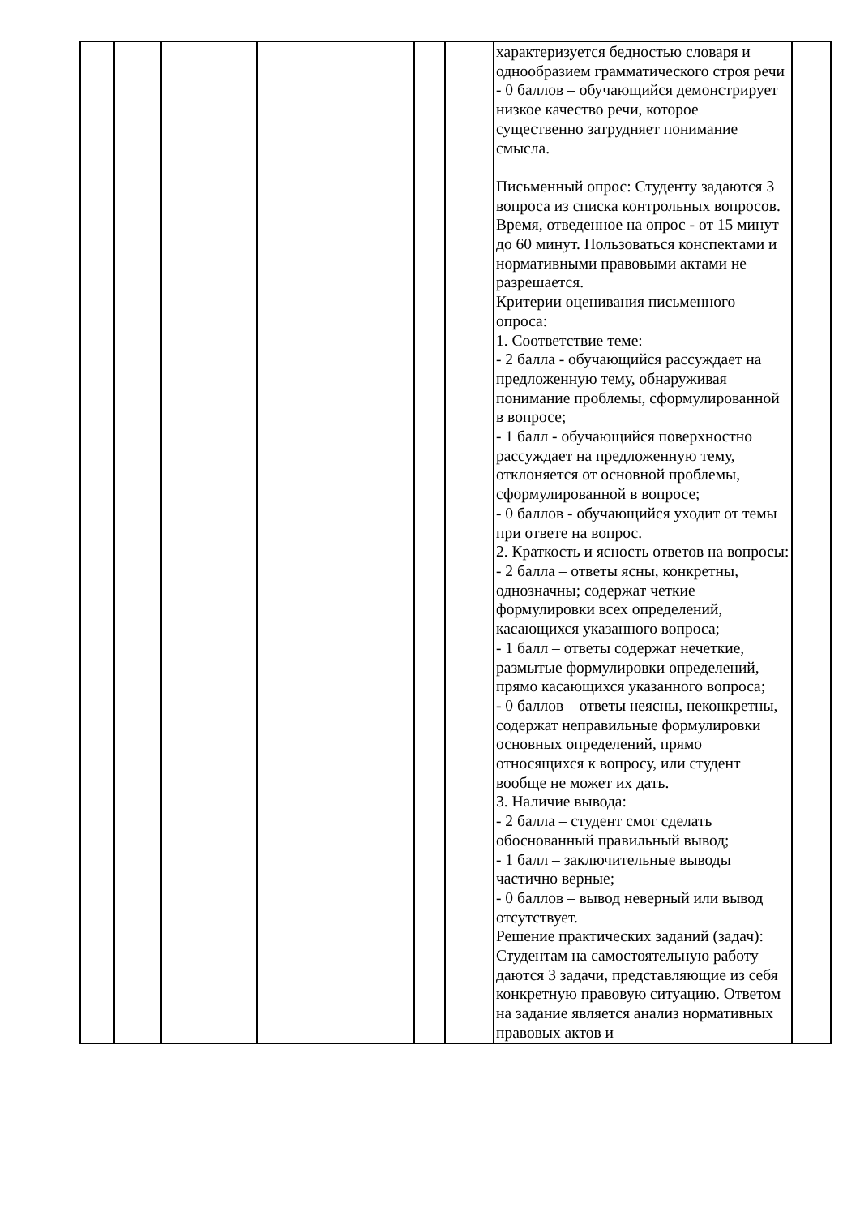| | | | | | | характеризуется бедностью словаря и однообразием грамматического строя речи - 0 баллов – обучающийся демонстрирует низкое качество речи, которое существенно затрудняет понимание смысла. Письменный опрос: Студенту задаются 3 вопроса из списка контрольных вопросов. Время, отведенное на опрос - от 15 минут до 60 минут. Пользоваться конспектами и нормативными правовыми актами не разрешается. Критерии оценивания письменного опроса: 1. Соответствие теме: - 2 балла - обучающийся рассуждает на предложенную тему, обнаруживая понимание проблемы, сформулированной в вопросе; - 1 балл - обучающийся поверхностно рассуждает на предложенную тему, отклоняется от основной проблемы, сформулированной в вопросе; - 0 баллов - обучающийся уходит от темы при ответе на вопрос. 2. Краткость и ясность ответов на вопросы: - 2 балла – ответы ясны, конкретны, однозначны; содержат четкие формулировки всех определений, касающихся указанного вопроса; - 1 балл – ответы содержат нечеткие, размытые формулировки определений, прямо касающихся указанного вопроса; - 0 баллов – ответы неясны, неконкретны, содержат неправильные формулировки основных определений, прямо относящихся к вопросу, или студент вообще не может их дать. 3. Наличие вывода: - 2 балла – студент смог сделать обоснованный правильный вывод; - 1 балл – заключительные выводы частично верные; - 0 баллов – вывод неверный или вывод отсутствует. Решение практических заданий (задач): Студентам на самостоятельную работу даются 3 задачи, представляющие из себя конкретную правовую ситуацию. Ответом на задание является анализ нормативных правовых актов и | |